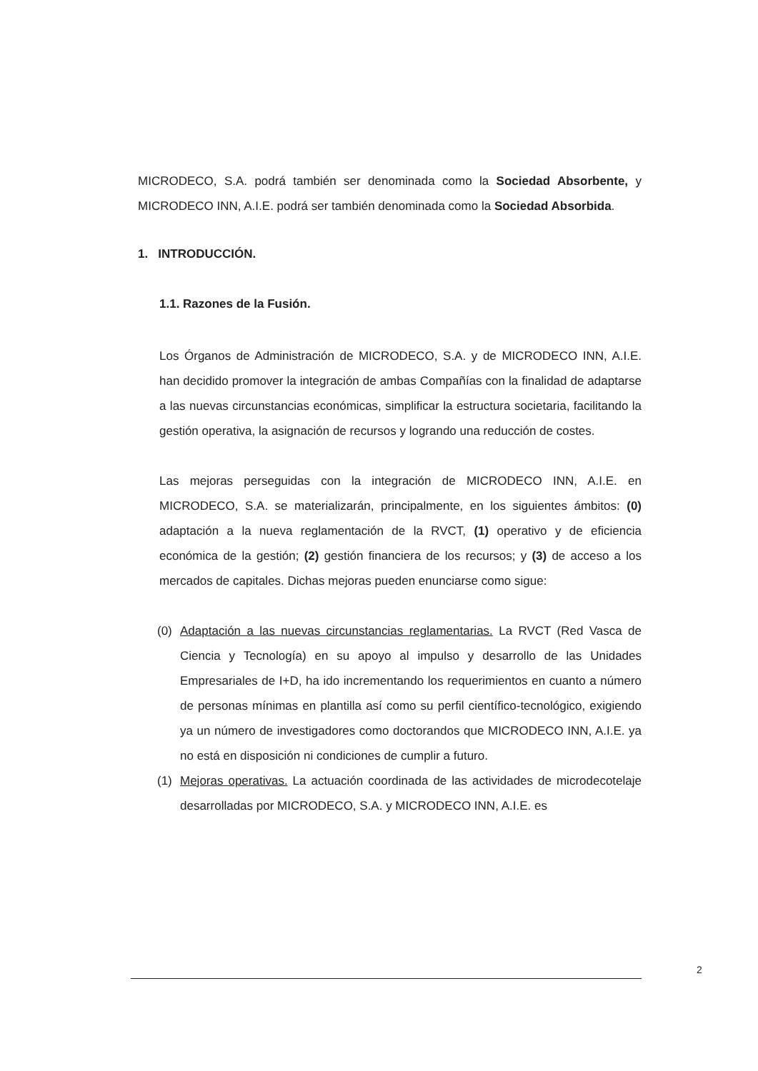MICRODECO, S.A. podrá también ser denominada como la Sociedad Absorbente, y MICRODECO INN, A.I.E. podrá ser también denominada como la Sociedad Absorbida.
1. INTRODUCCIÓN.
1.1. Razones de la Fusión.
Los Órganos de Administración de MICRODECO, S.A. y de MICRODECO INN, A.I.E. han decidido promover la integración de ambas Compañías con la finalidad de adaptarse a las nuevas circunstancias económicas, simplificar la estructura societaria, facilitando la gestión operativa, la asignación de recursos y logrando una reducción de costes.
Las mejoras perseguidas con la integración de MICRODECO INN, A.I.E. en MICRODECO, S.A. se materializarán, principalmente, en los siguientes ámbitos: (0) adaptación a la nueva reglamentación de la RVCT, (1) operativo y de eficiencia económica de la gestión; (2) gestión financiera de los recursos; y (3) de acceso a los mercados de capitales. Dichas mejoras pueden enunciarse como sigue:
(0) Adaptación a las nuevas circunstancias reglamentarias. La RVCT (Red Vasca de Ciencia y Tecnología) en su apoyo al impulso y desarrollo de las Unidades Empresariales de I+D, ha ido incrementando los requerimientos en cuanto a número de personas mínimas en plantilla así como su perfil científico-tecnológico, exigiendo ya un número de investigadores como doctorandos que MICRODECO INN, A.I.E. ya no está en disposición ni condiciones de cumplir a futuro.
(1) Mejoras operativas. La actuación coordinada de las actividades de microdecotelaje desarrolladas por MICRODECO, S.A. y MICRODECO INN, A.I.E. es
2